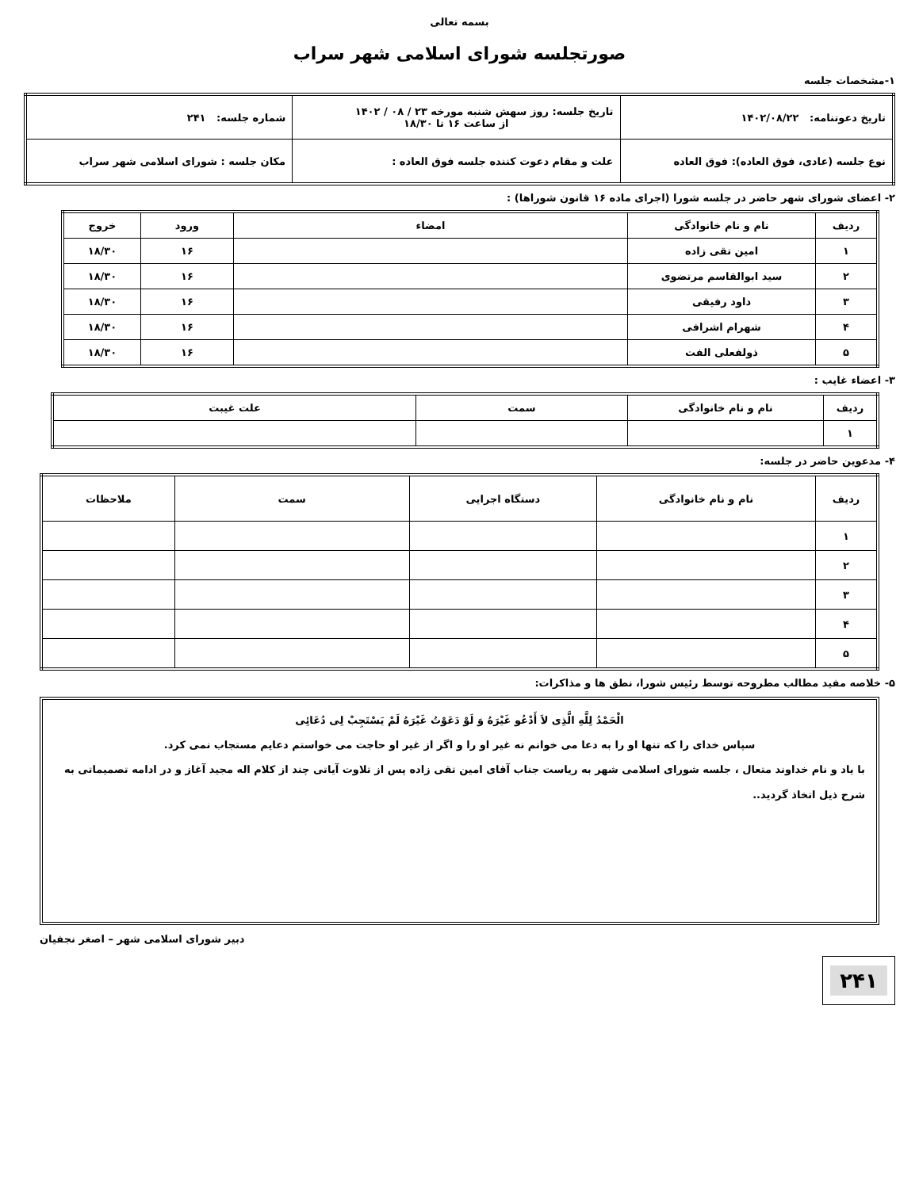بسمه تعالی
صورتجلسه شورای اسلامی شهر سراب
۱-مشخصات جلسه
| تاریخ دعوتنامه: ۱۴۰۲/۰۸/۲۲ | تاریخ جلسه: روز سهش شنبه مورخه ۲۳ / ۰۸ / ۱۴۰۲ از ساعت ۱۶ تا ۱۸/۳۰ | شماره جلسه: ۲۴۱ |
| نوع جلسه (عادی، فوق العاده): فوق العاده | علت و مقام دعوت کننده جلسه فوق العاده : | مکان جلسه : شورای اسلامی شهر سراب |
۲- اعضای شورای شهر حاضر در جلسه شورا (اجرای ماده ۱۶ قانون شوراها) :
| ردیف | نام و نام خانوادگی | امضاء | ورود | خروج |
| --- | --- | --- | --- | --- |
| ۱ | امین تقی زاده | | ۱۶ | ۱۸/۳۰ |
| ۲ | سید ابوالقاسم مرتضوی | | ۱۶ | ۱۸/۳۰ |
| ۳ | داود رفیقی | | ۱۶ | ۱۸/۳۰ |
| ۴ | شهرام اشرافی | | ۱۶ | ۱۸/۳۰ |
| ۵ | ذولفعلی الفت | | ۱۶ | ۱۸/۳۰ |
۳- اعضاء غایب :
| ردیف | نام و نام خانوادگی | سمت | علت غیبت |
| --- | --- | --- | --- |
| ۱ | | | |
۴- مدعوین حاضر در جلسه:
| ردیف | نام و نام خانوادگی | دستگاه اجرایی | سمت | ملاحظات |
| --- | --- | --- | --- | --- |
| ۱ | | | | |
| ۲ | | | | |
| ۳ | | | | |
| ۴ | | | | |
| ۵ | | | | |
۵- خلاصه مفید مطالب مطروحه توسط رئیس شورا، نطق ها و مذاکرات:
الْحَمْدُ لِلَّهِ الَّذِی لاَ أَدْعُو غَیْرَهُ وَ لَوْ دَعَوْتُ غَیْرَهُ لَمْ یَسْتَجِبْ لِی دُعَائِی
سپاس خدای را که تنها او را به دعا می خوانم نه غیر او را و اگر از غیر او حاجت می خواستم دعایم مستجاب نمی کرد.
با یاد و نام خداوند متعال ، جلسه شورای اسلامی شهر به ریاست جناب آقای امین تقی زاده پس از تلاوت آیاتی چند از کلام اله مجید آغاز و در ادامه تصمیماتی به شرح ذیل اتخاذ گردید..
دبیر شورای اسلامی شهر – اصغر نجفیان
۲۴۱